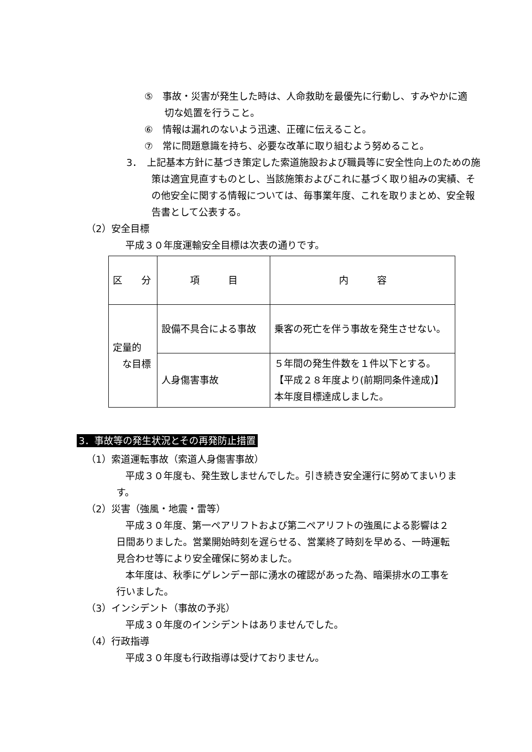⑤　事故・災害が発生した時は、人命救助を最優先に行動し、すみやかに適切な処置を行うこと。
⑥　情報は漏れのないよう迅速、正確に伝えること。
⑦　常に問題意識を持ち、必要な改革に取り組むよう努めること。
3．　上記基本方針に基づき策定した索道施設および職員等に安全性向上のための施策は適宜見直すものとし、当該施策およびこれに基づく取り組みの実績、その他安全に関する情報については、毎事業年度、これを取りまとめ、安全報告書として公表する。
（2）安全目標
平成３０年度運輸安全目標は次表の通りです。
| 区 分 | 項 目 | 内 容 |
| 定量的 な目標 | 設備不具合による事故 | 乗客の死亡を伴う事故を発生させない。 |
| | 人身傷害事故 | ５年間の発生件数を１件以下とする。 【平成２８年度より(前期同条件達成)】 本年度目標達成しました。 |
3．事故等の発生状況とその再発防止措置
（1）索道運転事故（索道人身傷害事故）
平成３０年度も、発生致しませんでした。引き続き安全運行に努めてまいります。
（2）災害（強風・地震・雷等）
平成３０年度、第一ペアリフトおよび第二ペアリフトの強風による影響は２日間ありました。営業開始時刻を遅らせる、営業終了時刻を早める、一時運転見合わせ等により安全確保に努めました。
本年度は、秋季にゲレンデー部に湧水の確認があった為、暗渠排水の工事を行いました。
（3）インシデント（事故の予兆）
平成３０年度のインシデントはありませんでした。
（4）行政指導
平成３０年度も行政指導は受けておりません。